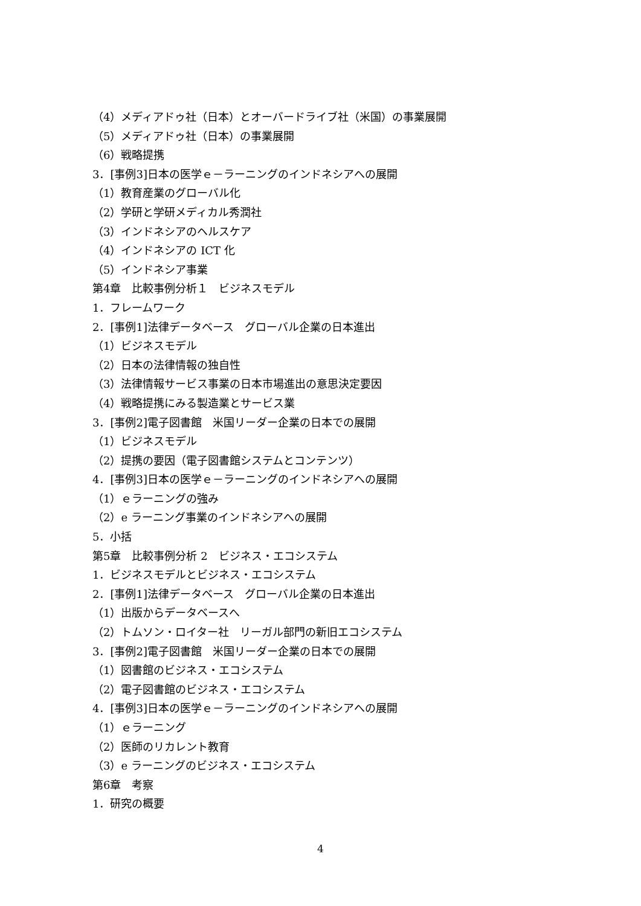（4）メディアドゥ社（日本）とオーバードライブ社（米国）の事業展開
（5）メディアドゥ社（日本）の事業展開
（6）戦略提携
3．[事例3]日本の医学ｅ－ラーニングのインドネシアへの展開
（1）教育産業のグローバル化
（2）学研と学研メディカル秀潤社
（3）インドネシアのヘルスケア
（4）インドネシアの ICT 化
（5）インドネシア事業
第4章　比較事例分析１　ビジネスモデル
1．フレームワーク
2．[事例1]法律データベース　グローバル企業の日本進出
（1）ビジネスモデル
（2）日本の法律情報の独自性
（3）法律情報サービス事業の日本市場進出の意思決定要因
（4）戦略提携にみる製造業とサービス業
3．[事例2]電子図書館　米国リーダー企業の日本での展開
（1）ビジネスモデル
（2）提携の要因（電子図書館システムとコンテンツ）
4．[事例3]日本の医学ｅ－ラーニングのインドネシアへの展開
（1）ｅラーニングの強み
（2）e ラーニング事業のインドネシアへの展開
5．小括
第5章　比較事例分析 2　ビジネス・エコシステム
1．ビジネスモデルとビジネス・エコシステム
2．[事例1]法律データベース　グローバル企業の日本進出
（1）出版からデータベースへ
（2）トムソン・ロイター社　リーガル部門の新旧エコシステム
3．[事例2]電子図書館　米国リーダー企業の日本での展開
（1）図書館のビジネス・エコシステム
（2）電子図書館のビジネス・エコシステム
4．[事例3]日本の医学ｅ－ラーニングのインドネシアへの展開
（1）ｅラーニング
（2）医師のリカレント教育
（3）e ラーニングのビジネス・エコシステム
第6章　考察
1．研究の概要
4